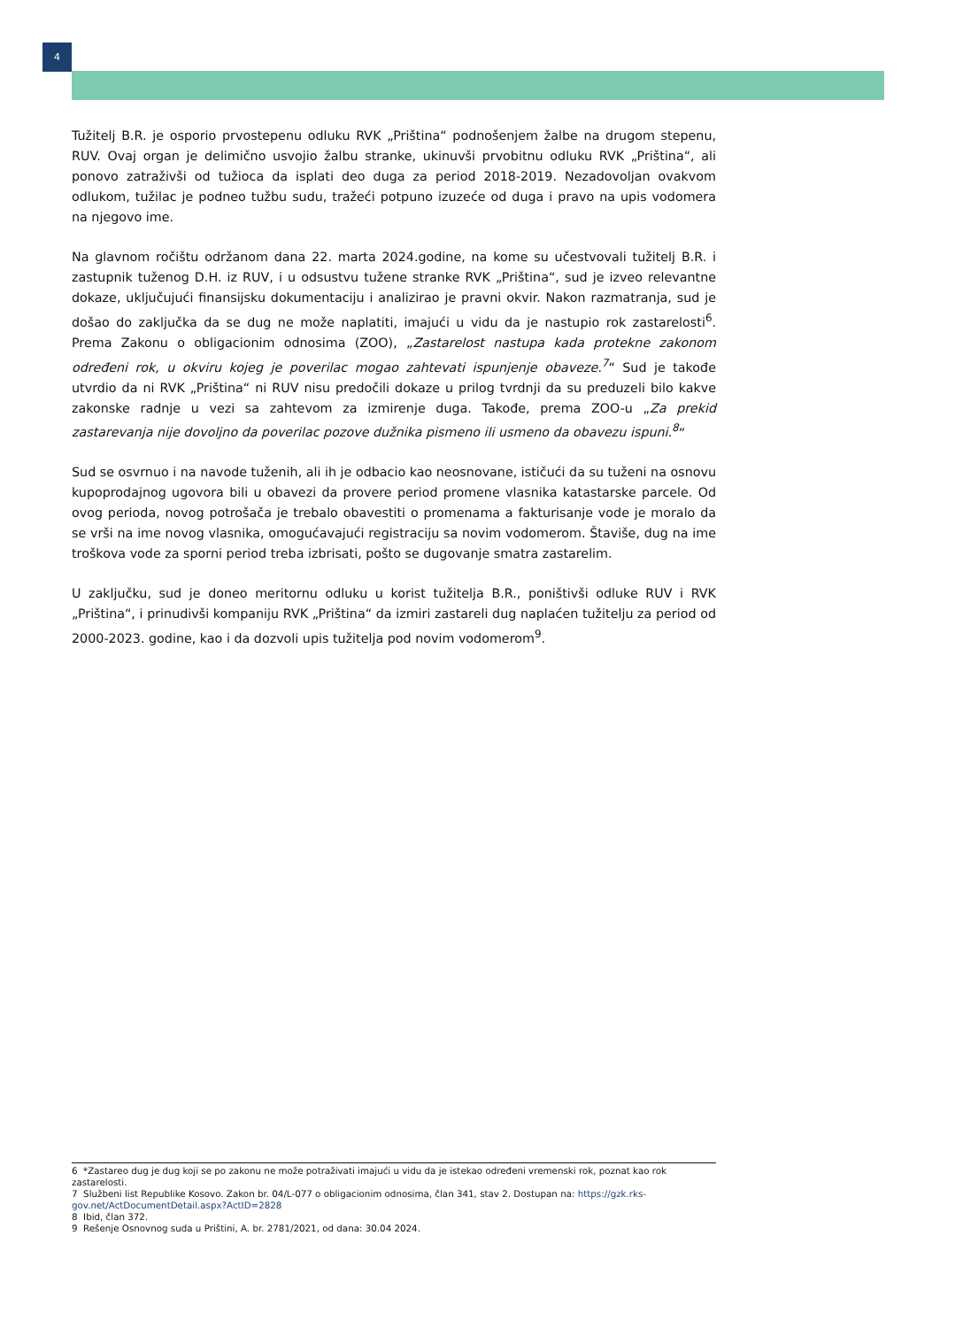4
Tužitelj B.R. je osporio prvostepenu odluku RVK „Priština“ podnošenjem žalbe na drugom stepenu, RUV. Ovaj organ je delimično usvojio žalbu stranke, ukinuvši prvobitnu odluku RVK „Priština“, ali ponovo zatraživši od tužioca da isplati deo duga za period 2018-2019. Nezadovoljan ovakvom odlukom, tužilac je podneo tužbu sudu, tražeći potpuno izuzeće od duga i pravo na upis vodomera na njegovo ime.
Na glavnom ročištu održanom dana 22. marta 2024.godine, na kome su učestvovali tužitelj B.R. i zastupnik tuženog D.H. iz RUV, i u odsustvu tužene stranke RVK „Priština“, sud je izveo relevantne dokaze, uključujući finansijsku dokumentaciju i analizirao je pravni okvir. Nakon razmatranja, sud je došao do zaključka da se dug ne može naplatiti, imajući u vidu da je nastupio rok zastarelosti<sup>6</sup>. Prema Zakonu o obligacionim odnosima (ZOO), „Zastarelost nastupa kada protekne zakonom određeni rok, u okviru kojeg je poverilac mogao zahtevati ispunjenje obaveze.<sup>7</sup>“ Sud je takođe utvrdio da ni RVK „Priština“ ni RUV nisu predočili dokaze u prilog tvrdnji da su preduzeli bilo kakve zakonske radnje u vezi sa zahtevom za izmirenje duga. Takođe, prema ZOO-u „Za prekid zastarevanja nije dovoljno da poverilac pozove dužnika pismeno ili usmeno da obavezu ispuni.<sup>8</sup>”
Sud se osvrnuo i na navode tuženih, ali ih je odbacio kao neosnovane, ističući da su tuženi na osnovu kupoprodajnog ugovora bili u obavezi da provere period promene vlasnika katastarske parcele. Od ovog perioda, novog potrošača je trebalo obavestiti o promenama a fakturisanje vode je moralo da se vrši na ime novog vlasnika, omogućavajući registraciju sa novim vodomerom. Štaviše, dug na ime troškova vode za sporni period treba izbrisati, pošto se dugovanje smatra zastarelim.
U zaključku, sud je doneo meritornu odluku u korist tužitelja B.R., poništivši odluke RUV i RVK „Priština“, i prinudivši kompaniju RVK „Priština“ da izmiri zastareli dug naplaćen tužitelju za period od 2000-2023. godine, kao i da dozvoli upis tužitelja pod novim vodomerom<sup>9</sup>.
6 *Zastareo dug je dug koji se po zakonu ne može potraživati imajući u vidu da je istekao određeni vremenski rok, poznat kao rok zastarelosti.
7 Službeni list Republike Kosovo. Zakon br. 04/L-077 o obligacionim odnosima, član 341, stav 2. Dostupan na: https://gzk.rks-gov.net/ActDocumentDetail.aspx?ActID=2828
8 Ibid, član 372.
9 Rešenje Osnovnog suda u Prištini, A. br. 2781/2021, od dana: 30.04 2024.